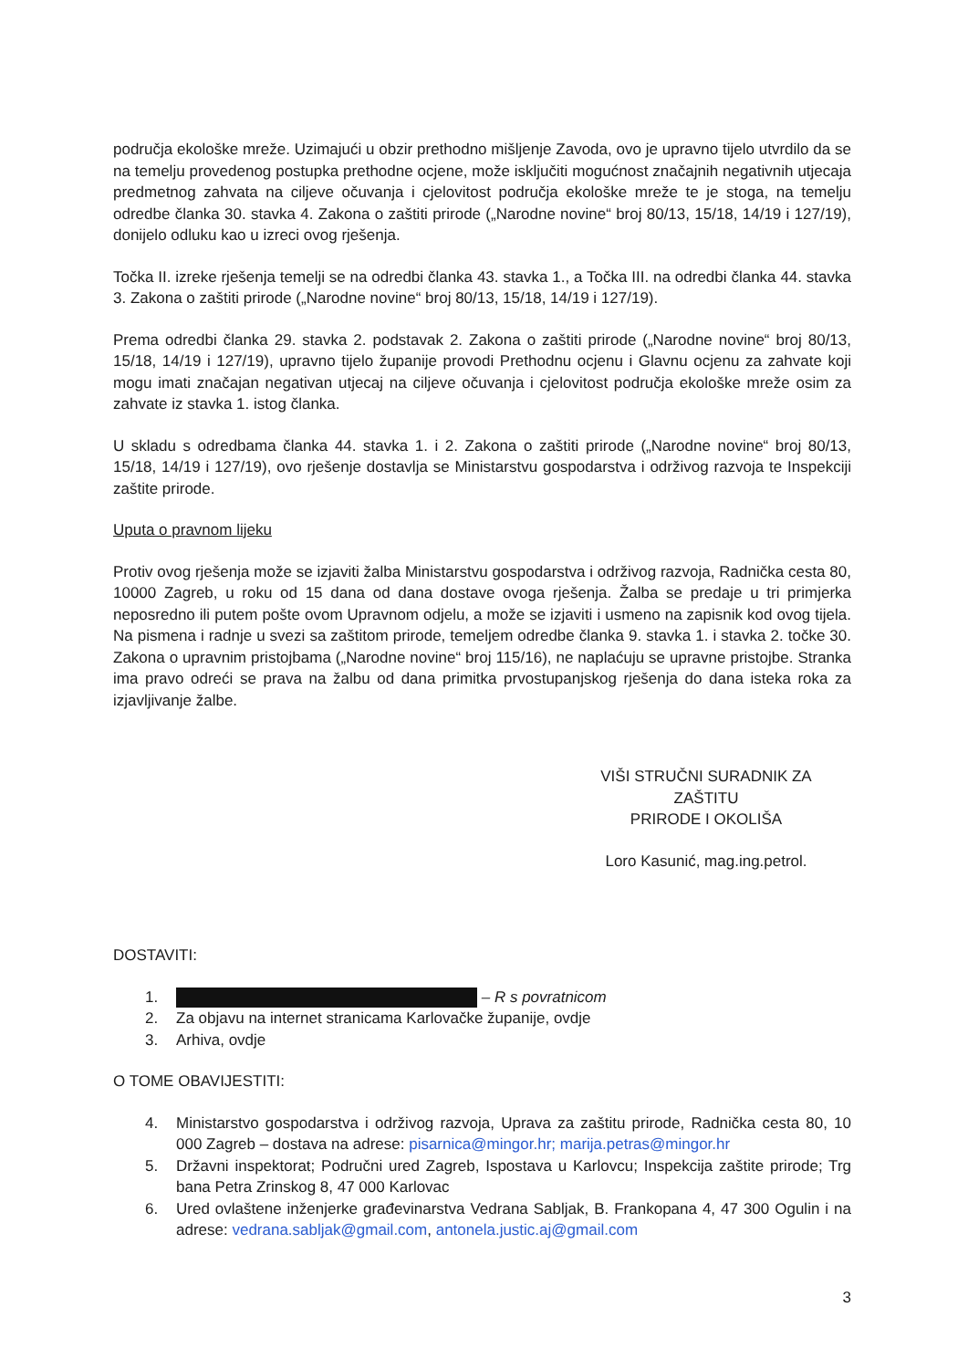područja ekološke mreže. Uzimajući u obzir prethodno mišljenje Zavoda, ovo je upravno tijelo utvrdilo da se na temelju provedenog postupka prethodne ocjene, može isključiti mogućnost značajnih negativnih utjecaja predmetnog zahvata na ciljeve očuvanja i cjelovitost područja ekološke mreže te je stoga, na temelju odredbe članka 30. stavka 4. Zakona o zaštiti prirode („Narodne novine“ broj 80/13, 15/18, 14/19 i 127/19), donijelo odluku kao u izreci ovog rješenja.
Točka II. izreke rješenja temelji se na odredbi članka 43. stavka 1., a Točka III. na odredbi članka 44. stavka 3. Zakona o zaštiti prirode („Narodne novine“ broj 80/13, 15/18, 14/19 i 127/19).
Prema odredbi članka 29. stavka 2. podstavak 2. Zakona o zaštiti prirode („Narodne novine“ broj 80/13, 15/18, 14/19 i 127/19), upravno tijelo županije provodi Prethodnu ocjenu i Glavnu ocjenu za zahvate koji mogu imati značajan negativan utjecaj na ciljeve očuvanja i cjelovitost područja ekološke mreže osim za zahvate iz stavka 1. istog članka.
U skladu s odredbama članka 44. stavka 1. i 2. Zakona o zaštiti prirode („Narodne novine“ broj 80/13, 15/18, 14/19 i 127/19), ovo rješenje dostavlja se Ministarstvu gospodarstva i održivog razvoja te Inspekciji zaštite prirode.
Uputa o pravnom lijeku
Protiv ovog rješenja može se izjaviti žalba Ministarstvu gospodarstva i održivog razvoja, Radnička cesta 80, 10000 Zagreb, u roku od 15 dana od dana dostave ovoga rješenja. Žalba se predaje u tri primjerka neposredno ili putem pošte ovom Upravnom odjelu, a može se izjaviti i usmeno na zapisnik kod ovog tijela. Na pismena i radnje u svezi sa zaštitom prirode, temeljem odredbe članka 9. stavka 1. i stavka 2. točke 30. Zakona o upravnim pristojbama („Narodne novine“ broj 115/16), ne naplaćuju se upravne pristojbe. Stranka ima pravo odreći se prava na žalbu od dana primitka prvostupanjskog rješenja do dana isteka roka za izjavljivanje žalbe.
VIŠI STRUČNI SURADNIK ZA ZAŠTITU
PRIRODE I OKOLIŠA
Loro Kasunić, mag.ing.petrol.
DOSTAVITI:
1. – R s povratnicom
2. Za objavu na internet stranicama Karlovačke županije, ovdje
3. Arhiva, ovdje
O TOME OBAVIJESTITI:
4. Ministarstvo gospodarstva i održivog razvoja, Uprava za zaštitu prirode, Radnička cesta 80, 10 000 Zagreb – dostava na adrese: pisarnica@mingor.hr; marija.petras@mingor.hr
5. Državni inspektorat; Područni ured Zagreb, Ispostava u Karlovcu; Inspekcija zaštite prirode; Trg bana Petra Zrinskog 8, 47 000 Karlovac
6. Ured ovlaštene inženjerke građevinarstva Vedrana Sabljak, B. Frankopana 4, 47 300 Ogulin i na adrese: vedrana.sabljak@gmail.com, antonela.justic.aj@gmail.com
3